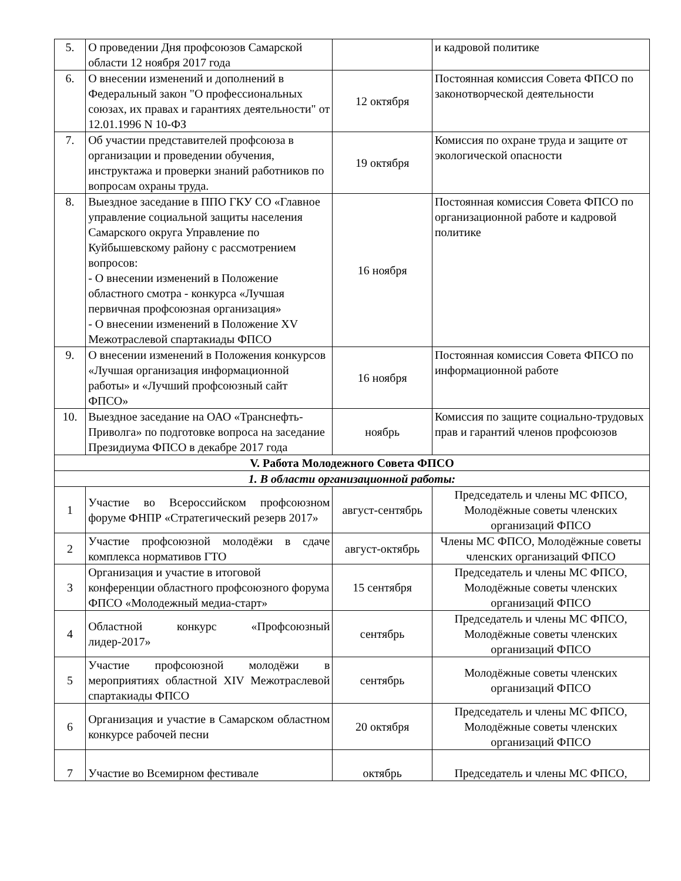| 5. | О проведении Дня профсоюзов Самарской области 12 ноября 2017 года | | и кадровой политике |
| 6. | О внесении изменений и дополнений в Федеральный закон "О профессиональных союзах, их правах и гарантиях деятельности" от 12.01.1996 N 10-ФЗ | 12 октября | Постоянная комиссия Совета ФПСО по законотворческой деятельности |
| 7. | Об участии представителей профсоюза в организации и проведении обучения, инструктажа и проверки знаний работников по вопросам охраны труда. | 19 октября | Комиссия по охране труда и защите от экологической опасности |
| 8. | Выездное заседание в ППО ГКУ СО «Главное управление социальной защиты населения Самарского округа Управление по Куйбышевскому району с рассмотрением вопросов: - О внесении изменений в Положение областного смотра - конкурса «Лучшая первичная профсоюзная организация» - О внесении изменений в Положение XV Межотраслевой спартакиады ФПСО | 16 ноября | Постоянная комиссия Совета ФПСО по организационной работе и кадровой политике |
| 9. | О внесении изменений в Положения конкурсов «Лучшая организация информационной работы» и «Лучший профсоюзный сайт ФПСО» | 16 ноября | Постоянная комиссия Совета ФПСО по информационной работе |
| 10. | Выездное заседание на ОАО «Транснефть-Приволга» по подготовке вопроса на заседание Президиума ФПСО в декабре 2017 года | ноябрь | Комиссия по защите социально-трудовых прав и гарантий членов профсоюзов |
| V. Работа Молодежного Совета ФПСО | | | |
| 1. В области организационной работы: | | | |
| 1 | Участие во Всероссийском профсоюзном форуме ФНПР «Стратегический резерв 2017» | август-сентябрь | Председатель и члены МС ФПСО, Молодёжные советы членских организаций ФПСО |
| 2 | Участие профсоюзной молодёжи в сдаче комплекса нормативов ГТО | август-октябрь | Члены МС ФПСО, Молодёжные советы членских организаций ФПСО |
| 3 | Организация и участие в итоговой конференции областного профсоюзного форума ФПСО «Молодежный медиа-старт» | 15 сентября | Председатель и члены МС ФПСО, Молодёжные советы членских организаций ФПСО |
| 4 | Областной конкурс «Профсоюзный лидер-2017» | сентябрь | Председатель и члены МС ФПСО, Молодёжные советы членских организаций ФПСО |
| 5 | Участие профсоюзной молодёжи в мероприятиях областной XIV Межотраслевой спартакиады ФПСО | сентябрь | Молодёжные советы членских организаций ФПСО |
| 6 | Организация и участие в Самарском областном конкурсе рабочей песни | 20 октября | Председатель и члены МС ФПСО, Молодёжные советы членских организаций ФПСО |
| 7 | Участие во Всемирном фестивале | октябрь | Председатель и члены МС ФПСО, |